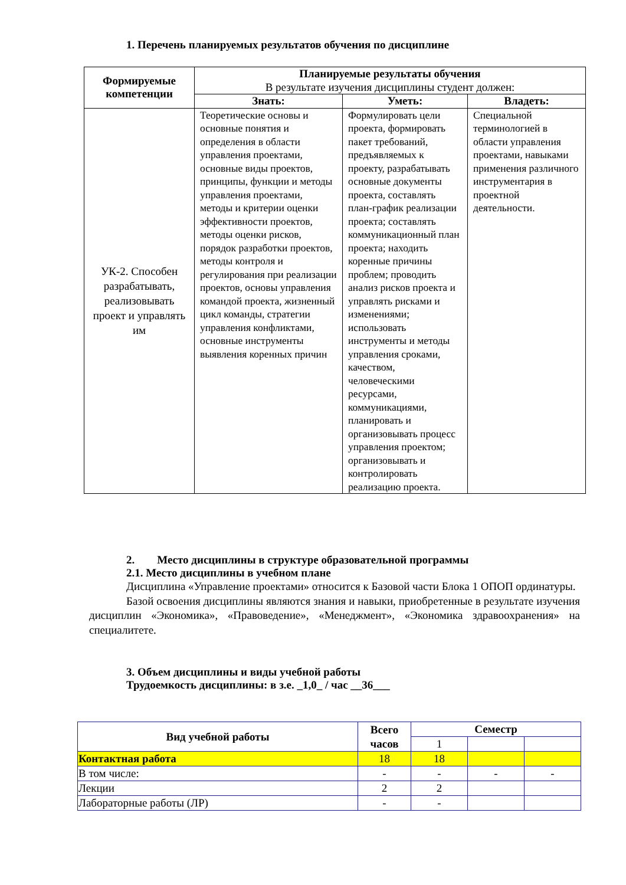1. Перечень планируемых результатов обучения по дисциплине
| Формируемые компетенции | Планируемые результаты обучения В результате изучения дисциплины студент должен: | | |
| --- | --- | --- | --- |
| | Знать: | Уметь: | Владеть: |
| УК-2. Способен разрабатывать, реализовывать проект и управлять им | Теоретические основы и основные понятия и определения в области управления проектами, основные виды проектов, принципы, функции и методы управления проектами, методы и критерии оценки эффективности проектов, методы оценки рисков, порядок разработки проектов, методы контроля и регулирования при реализации проектов, основы управления командой проекта, жизненный цикл команды, стратегии управления конфликтами, основные инструменты выявления коренных причин | Формулировать цели проекта, формировать пакет требований, предъявляемых к проекту, разрабатывать основные документы проекта, составлять план-график реализации проекта; составлять коммуникационный план проекта; находить коренные причины проблем; проводить анализ рисков проекта и управлять рисками и изменениями; использовать инструменты и методы управления сроками, качеством, человеческими ресурсами, коммуникациями, планировать и организовывать процесс управления проектом; организовывать и контролировать реализацию проекта. | Специальной терминологией в области управления проектами, навыками применения различного инструментария в проектной деятельности. |
2. Место дисциплины в структуре образовательной программы
2.1. Место дисциплины в учебном плане
Дисциплина «Управление проектами» относится к Базовой части Блока 1 ОПОП ординатуры.
Базой освоения дисциплины являются знания и навыки, приобретенные в результате изучения дисциплин «Экономика», «Правоведение», «Менеджмент», «Экономика здравоохранения» на специалитете.
3. Объем дисциплины и виды учебной работы
Трудоемкость дисциплины: в з.е. _1,0_ / час __36___
| Вид учебной работы | Всего часов | Семестр | | |
| --- | --- | --- | --- | --- |
| | | 1 | | |
| Контактная работа | 18 | 18 | | |
| В том числе: | - | - | - | - |
| Лекции | 2 | 2 | | |
| Лабораторные работы (ЛР) | - | - | | |